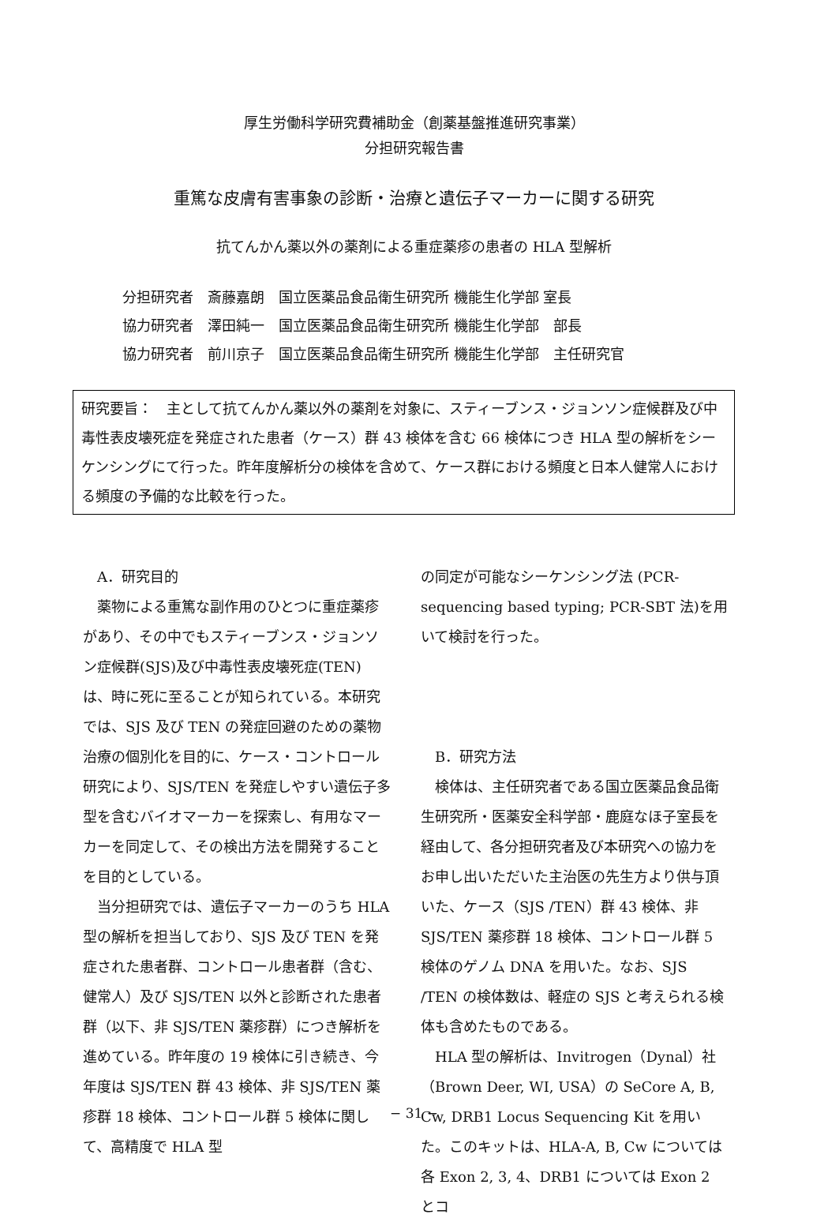厚生労働科学研究費補助金（創薬基盤推進研究事業）
分担研究報告書
重篤な皮膚有害事象の診断・治療と遺伝子マーカーに関する研究
抗てんかん薬以外の薬剤による重症薬疹の患者の HLA 型解析
| 分担研究者 | 斎藤嘉朗 | 国立医薬品食品衛生研究所 機能生化学部 室長 |
| 協力研究者 | 澤田純一 | 国立医薬品食品衛生研究所 機能生化学部 部長 |
| 協力研究者 | 前川京子 | 国立医薬品食品衛生研究所 機能生化学部 主任研究官 |
研究要旨：　主として抗てんかん薬以外の薬剤を対象に、スティーブンス・ジョンソン症候群及び中毒性表皮壊死症を発症された患者（ケース）群 43 検体を含む 66 検体につき HLA 型の解析をシーケンシングにて行った。昨年度解析分の検体を含めて、ケース群における頻度と日本人健常人における頻度の予備的な比較を行った。
A．研究目的
薬物による重篤な副作用のひとつに重症薬疹があり、その中でもスティーブンス・ジョンソン症候群(SJS)及び中毒性表皮壊死症(TEN) は、時に死に至ることが知られている。本研究では、SJS 及び TEN の発症回避のための薬物治療の個別化を目的に、ケース・コントロール研究により、SJS/TEN を発症しやすい遺伝子多型を含むバイオマーカーを探索し、有用なマーカーを同定して、その検出方法を開発することを目的としている。
当分担研究では、遺伝子マーカーのうち HLA 型の解析を担当しており、SJS 及び TEN を発症された患者群、コントロール患者群（含む、健常人）及び SJS/TEN 以外と診断された患者群（以下、非 SJS/TEN 薬疹群）につき解析を進めている。昨年度の 19 検体に引き続き、今年度は SJS/TEN 群 43 検体、非 SJS/TEN 薬疹群 18 検体、コントロール群 5 検体に関して、高精度で HLA 型
の同定が可能なシーケンシング法 (PCR-sequencing based typing; PCR-SBT 法)を用いて検討を行った。
B．研究方法
検体は、主任研究者である国立医薬品食品衛生研究所・医薬安全科学部・鹿庭なほ子室長を経由して、各分担研究者及び本研究への協力をお申し出いただいた主治医の先生方より供与頂いた、ケース（SJS /TEN）群 43 検体、非 SJS/TEN 薬疹群 18 検体、コントロール群 5 検体のゲノム DNA を用いた。なお、SJS /TEN の検体数は、軽症の SJS と考えられる検体も含めたものである。
HLA 型の解析は、Invitrogen（Dynal）社（Brown Deer, WI, USA）の SeCore A, B, Cw, DRB1 Locus Sequencing Kit を用いた。このキットは、HLA-A, B, Cw については各 Exon 2, 3, 4、DRB1 については Exon 2 とコ
− 31 −